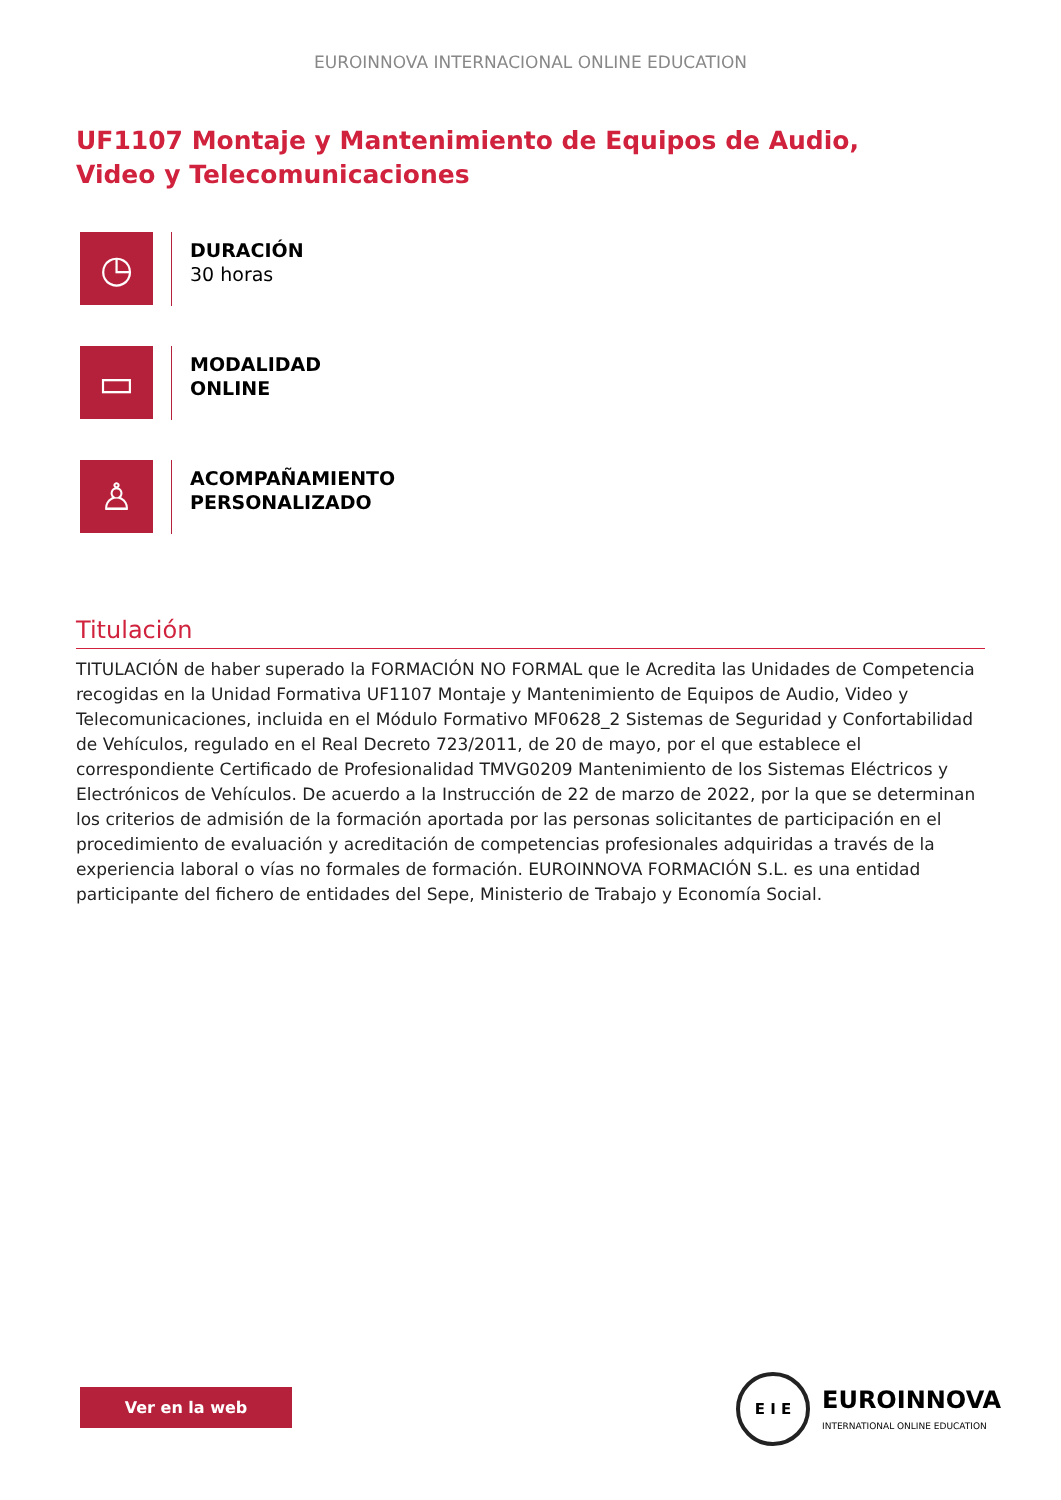EUROINNOVA INTERNACIONAL ONLINE EDUCATION
UF1107 Montaje y Mantenimiento de Equipos de Audio, Video y Telecomunicaciones
◷
DURACIÓN
30 horas
▭
MODALIDAD
ONLINE
♙
ACOMPAÑAMIENTO
PERSONALIZADO
Titulación
TITULACIÓN de haber superado la FORMACIÓN NO FORMAL que le Acredita las Unidades de Competencia recogidas en la Unidad Formativa UF1107 Montaje y Mantenimiento de Equipos de Audio, Video y Telecomunicaciones, incluida en el Módulo Formativo MF0628_2 Sistemas de Seguridad y Confortabilidad de Vehículos, regulado en el Real Decreto 723/2011, de 20 de mayo, por el que establece el correspondiente Certificado de Profesionalidad TMVG0209 Mantenimiento de los Sistemas Eléctricos y Electrónicos de Vehículos. De acuerdo a la Instrucción de 22 de marzo de 2022, por la que se determinan los criterios de admisión de la formación aportada por las personas solicitantes de participación en el procedimiento de evaluación y acreditación de competencias profesionales adquiridas a través de la experiencia laboral o vías no formales de formación. EUROINNOVA FORMACIÓN S.L. es una entidad participante del fichero de entidades del Sepe, Ministerio de Trabajo y Economía Social.
Ver en la web
E I E
EUROINNOVA
INTERNATIONAL ONLINE EDUCATION